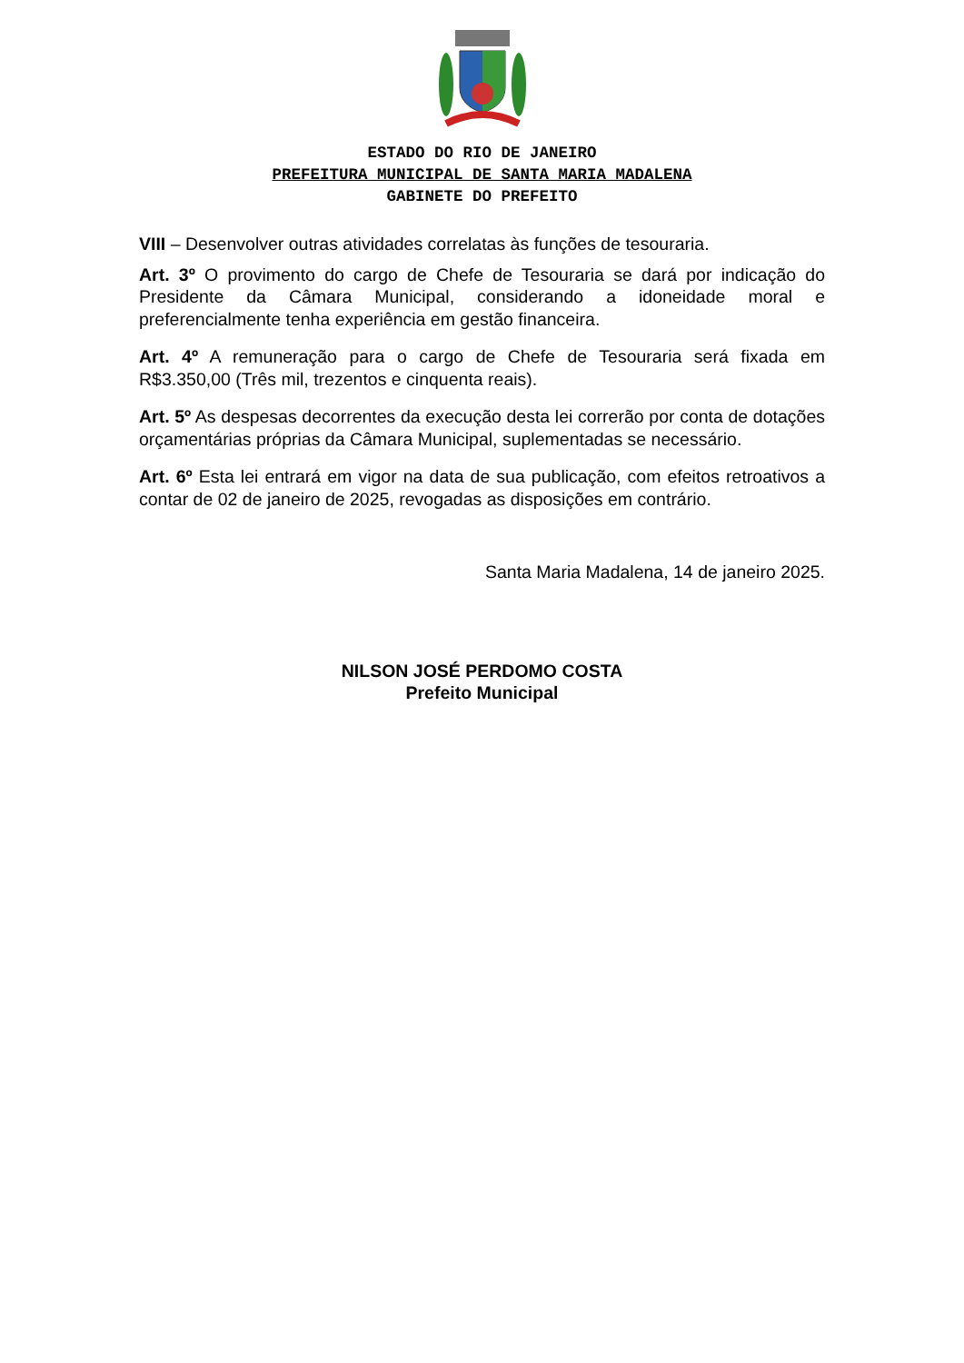ESTADO DO RIO DE JANEIRO
PREFEITURA MUNICIPAL DE SANTA MARIA MADALENA
GABINETE DO PREFEITO
VIII – Desenvolver outras atividades correlatas às funções de tesouraria.
Art. 3º O provimento do cargo de Chefe de Tesouraria se dará por indicação do Presidente da Câmara Municipal, considerando a idoneidade moral e preferencialmente tenha experiência em gestão financeira.
Art. 4º A remuneração para o cargo de Chefe de Tesouraria será fixada em R$3.350,00 (Três mil, trezentos e cinquenta reais).
Art. 5º As despesas decorrentes da execução desta lei correrão por conta de dotações orçamentárias próprias da Câmara Municipal, suplementadas se necessário.
Art. 6º Esta lei entrará em vigor na data de sua publicação, com efeitos retroativos a contar de 02 de janeiro de 2025, revogadas as disposições em contrário.
Santa Maria Madalena, 14 de janeiro 2025.
NILSON JOSÉ PERDOMO COSTA
Prefeito Municipal